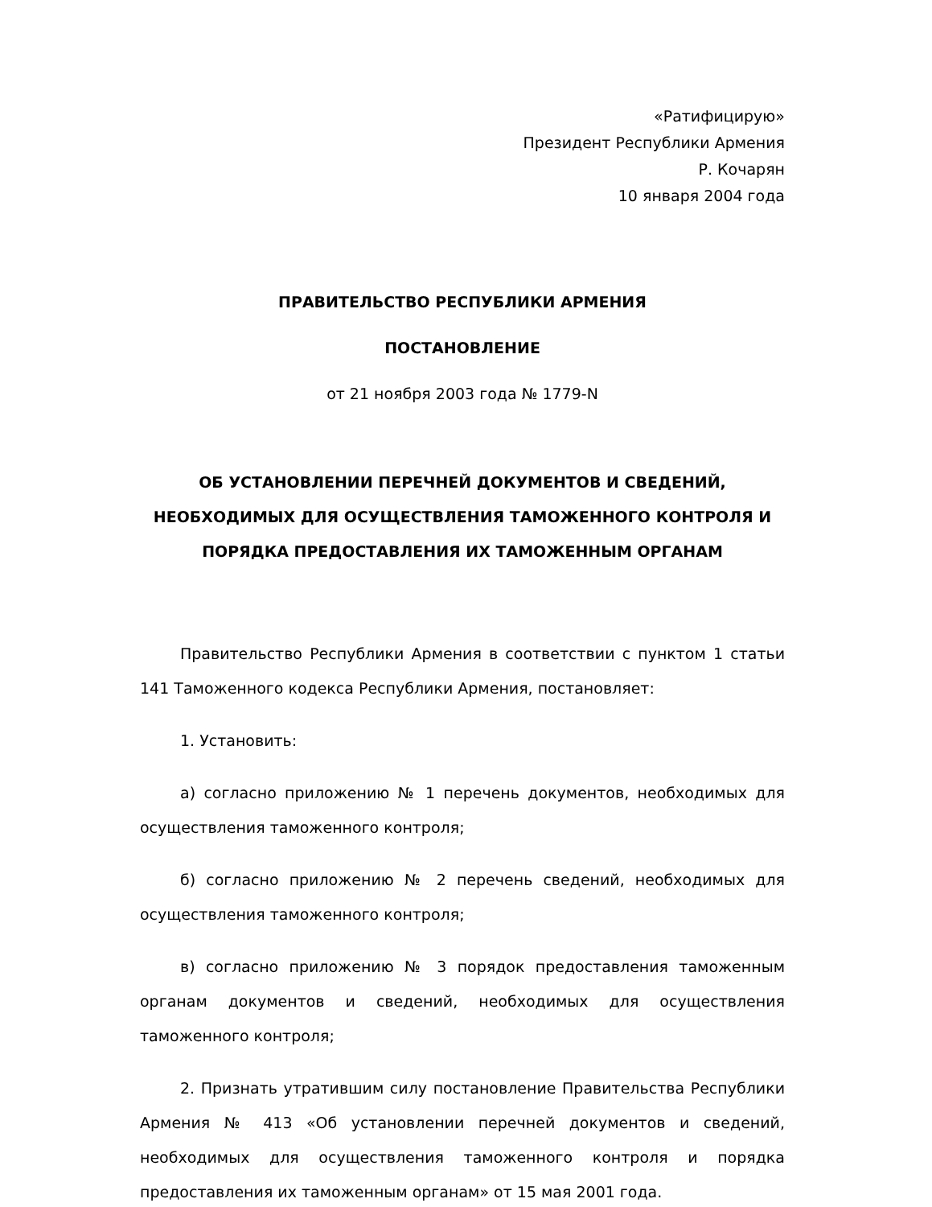«Ратифицирую»
Президент Республики Армения
Р. Кочарян
10 января 2004 года
ПРАВИТЕЛЬСТВО РЕСПУБЛИКИ АРМЕНИЯ
ПОСТАНОВЛЕНИЕ
от 21 ноября 2003 года № 1779-N
ОБ УСТАНОВЛЕНИИ ПЕРЕЧНЕЙ ДОКУМЕНТОВ И СВЕДЕНИЙ, НЕОБХОДИМЫХ ДЛЯ ОСУЩЕСТВЛЕНИЯ ТАМОЖЕННОГО КОНТРОЛЯ И ПОРЯДКА ПРЕДОСТАВЛЕНИЯ ИХ ТАМОЖЕННЫМ ОРГАНАМ
Правительство Республики Армения в соответствии с пунктом 1 статьи 141 Таможенного кодекса Республики Армения, постановляет:
1. Установить:
а) согласно приложению № 1 перечень документов, необходимых для осуществления таможенного контроля;
б) согласно приложению № 2 перечень сведений, необходимых для осуществления таможенного контроля;
в) согласно приложению № 3 порядок предоставления таможенным органам документов и сведений, необходимых для осуществления таможенного контроля;
2. Признать утратившим силу постановление Правительства Республики Армения № 413 «Об установлении перечней документов и сведений, необходимых для осуществления таможенного контроля и порядка предоставления их таможенным органам» от 15 мая 2001 года.